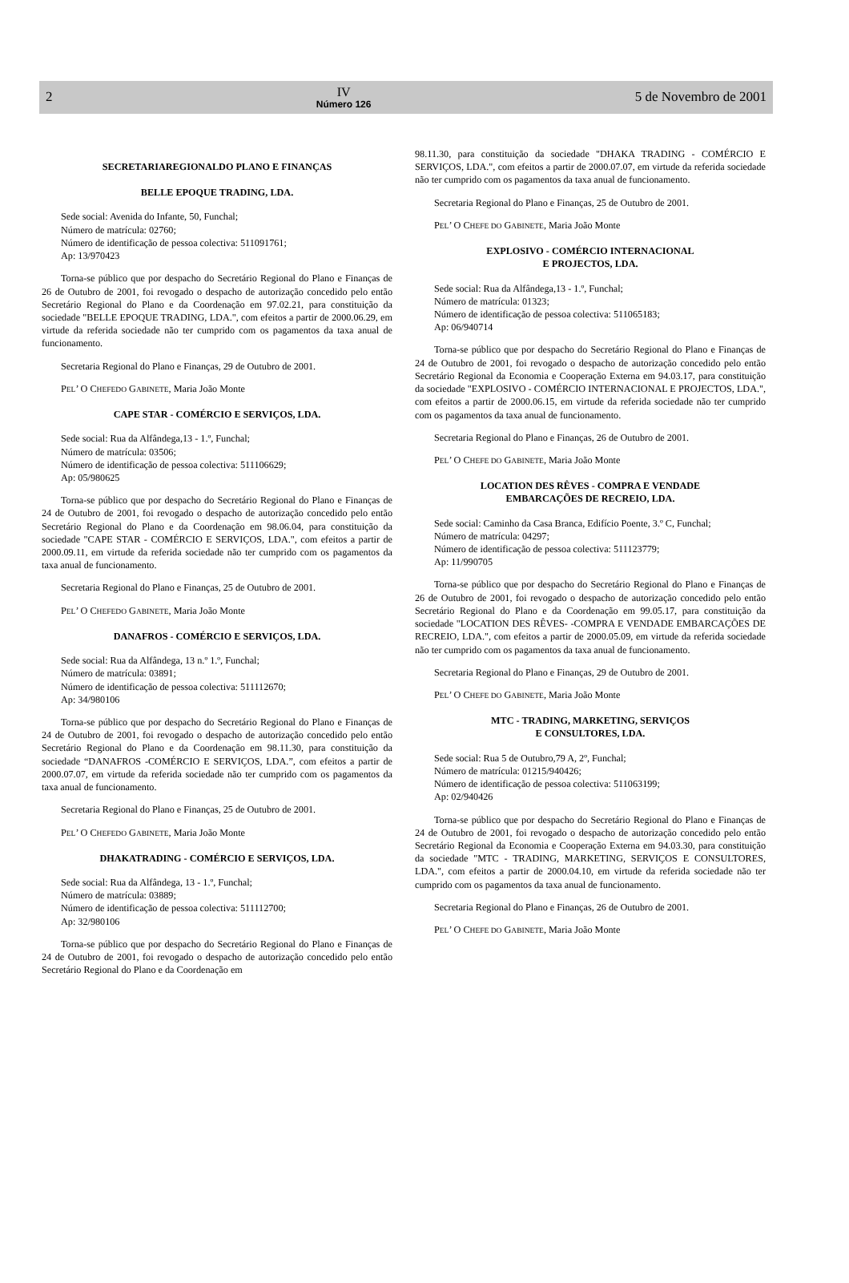2
IV
Número 126
5 de Novembro de 2001
SECRETARIAREGIONALDO PLANO E FINANÇAS
BELLE EPOQUE TRADING, LDA.
Sede social: Avenida do Infante, 50, Funchal;
Número de matrícula: 02760;
Número de identificação de pessoa colectiva: 511091761;
Ap: 13/970423
Torna-se público que por despacho do Secretário Regional do Plano e Finanças de 26 de Outubro de 2001, foi revogado o despacho de autorização concedido pelo então Secretário Regional do Plano e da Coordenação em 97.02.21, para constituição da sociedade "BELLE EPOQUE TRADING, LDA.", com efeitos a partir de 2000.06.29, em virtude da referida sociedade não ter cumprido com os pagamentos da taxa anual de funcionamento.
Secretaria Regional do Plano e Finanças, 29 de Outubro de 2001.
PEL’ O CHEFEDO GABINETE, Maria João Monte
CAPE STAR - COMÉRCIO E SERVIÇOS, LDA.
Sede social: Rua da Alfândega,13 - 1.º, Funchal;
Número de matrícula: 03506;
Número de identificação de pessoa colectiva: 511106629;
Ap: 05/980625
Torna-se público que por despacho do Secretário Regional do Plano e Finanças de 24 de Outubro de 2001, foi revogado o despacho de autorização concedido pelo então Secretário Regional do Plano e da Coordenação em 98.06.04, para constituição da sociedade "CAPE STAR - COMÉRCIO E SERVIÇOS, LDA.", com efeitos a partir de 2000.09.11, em virtude da referida sociedade não ter cumprido com os pagamentos da taxa anual de funcionamento.
Secretaria Regional do Plano e Finanças, 25 de Outubro de 2001.
PEL’ O CHEFEDO GABINETE, Maria João Monte
DANAFROS - COMÉRCIO E SERVIÇOS, LDA.
Sede social: Rua da Alfândega, 13 n.º 1.º, Funchal;
Número de matrícula: 03891;
Número de identificação de pessoa colectiva: 511112670;
Ap: 34/980106
Torna-se público que por despacho do Secretário Regional do Plano e Finanças de 24 de Outubro de 2001, foi revogado o despacho de autorização concedido pelo então Secretário Regional do Plano e da Coordenação em 98.11.30, para constituição da sociedade “DANAFROS -COMÉRCIO E SERVIÇOS, LDA.”, com efeitos a partir de 2000.07.07, em virtude da referida sociedade não ter cumprido com os pagamentos da taxa anual de funcionamento.
Secretaria Regional do Plano e Finanças, 25 de Outubro de 2001.
PEL’ O CHEFEDO GABINETE, Maria João Monte
DHAKATRADING - COMÉRCIO E SERVIÇOS, LDA.
Sede social: Rua da Alfândega, 13 - 1.º, Funchal;
Número de matrícula: 03889;
Número de identificação de pessoa colectiva: 511112700;
Ap: 32/980106
Torna-se público que por despacho do Secretário Regional do Plano e Finanças de 24 de Outubro de 2001, foi revogado o despacho de autorização concedido pelo então Secretário Regional do Plano e da Coordenação em
98.11.30, para constituição da sociedade "DHAKA TRADING - COMÉRCIO E SERVIÇOS, LDA.", com efeitos a partir de 2000.07.07, em virtude da referida sociedade não ter cumprido com os pagamentos da taxa anual de funcionamento.
Secretaria Regional do Plano e Finanças, 25 de Outubro de 2001.
PEL’ O CHEFE DO GABINETE, Maria João Monte
EXPLOSIVO - COMÉRCIO INTERNACIONAL
E PROJECTOS, LDA.
Sede social: Rua da Alfândega,13 - 1.º, Funchal;
Número de matrícula: 01323;
Número de identificação de pessoa colectiva: 511065183;
Ap: 06/940714
Torna-se público que por despacho do Secretário Regional do Plano e Finanças de 24 de Outubro de 2001, foi revogado o despacho de autorização concedido pelo então Secretário Regional da Economia e Cooperação Externa em 94.03.17, para constituição da sociedade "EXPLOSIVO - COMÉRCIO INTERNACIONAL E PROJECTOS, LDA.", com efeitos a partir de 2000.06.15, em virtude da referida sociedade não ter cumprido com os pagamentos da taxa anual de funcionamento.
Secretaria Regional do Plano e Finanças, 26 de Outubro de 2001.
PEL’ O CHEFE DO GABINETE, Maria João Monte
LOCATION DES RÊVES - COMPRA E VENDADE
EMBARCAÇÕES DE RECREIO, LDA.
Sede social: Caminho da Casa Branca, Edifício Poente, 3.º C, Funchal;
Número de matrícula: 04297;
Número de identificação de pessoa colectiva: 511123779;
Ap: 11/990705
Torna-se público que por despacho do Secretário Regional do Plano e Finanças de 26 de Outubro de 2001, foi revogado o despacho de autorização concedido pelo então Secretário Regional do Plano e da Coordenação em 99.05.17, para constituição da sociedade "LOCATION DES RÊVES- -COMPRA E VENDADE EMBARCAÇÕES DE RECREIO, LDA.", com efeitos a partir de 2000.05.09, em virtude da referida sociedade não ter cumprido com os pagamentos da taxa anual de funcionamento.
Secretaria Regional do Plano e Finanças, 29 de Outubro de 2001.
PEL’ O CHEFE DO GABINETE, Maria João Monte
MTC - TRADING, MARKETING, SERVIÇOS
E CONSULTORES, LDA.
Sede social: Rua 5 de Outubro,79 A, 2º, Funchal;
Número de matrícula: 01215/940426;
Número de identificação de pessoa colectiva: 511063199;
Ap: 02/940426
Torna-se público que por despacho do Secretário Regional do Plano e Finanças de 24 de Outubro de 2001, foi revogado o despacho de autorização concedido pelo então Secretário Regional da Economia e Cooperação Externa em 94.03.30, para constituição da sociedade "MTC - TRADING, MARKETING, SERVIÇOS E CONSULTORES, LDA.", com efeitos a partir de 2000.04.10, em virtude da referida sociedade não ter cumprido com os pagamentos da taxa anual de funcionamento.
Secretaria Regional do Plano e Finanças, 26 de Outubro de 2001.
PEL’ O CHEFE DO GABINETE, Maria João Monte